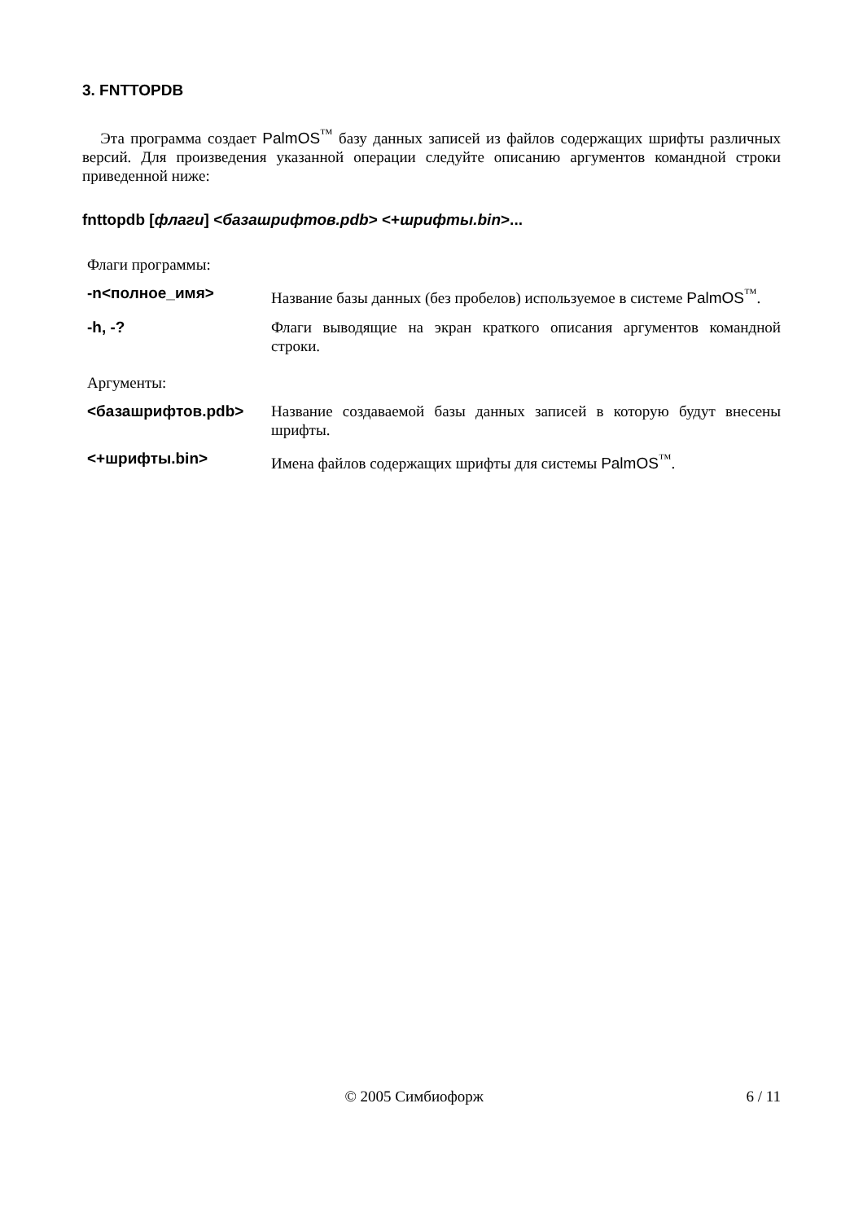3. FNTTOPDB
Эта программа создает PalmOS<sup>™</sup> базу данных записей из файлов содержащих шрифты различных версий. Для произведения указанной операции следуйте описанию аргументов командной строки приведенной ниже:
fnttopdb [флаги] <базашрифтов.pdb> <+шрифты.bin>...
Флаги программы:
| -n<полное_имя> | Название базы данных (без пробелов) используемое в системе PalmOS<sup>™</sup>. |
| -h, -? | Флаги выводящие на экран краткого описания аргументов командной строки. |
Аргументы:
| <базашрифтов.pdb> | Название создаваемой базы данных записей в которую будут внесены шрифты. |
| <+шрифты.bin> | Имена файлов содержащих шрифты для системы PalmOS<sup>™</sup>. |
© 2005 Симбиофорж 6 / 11